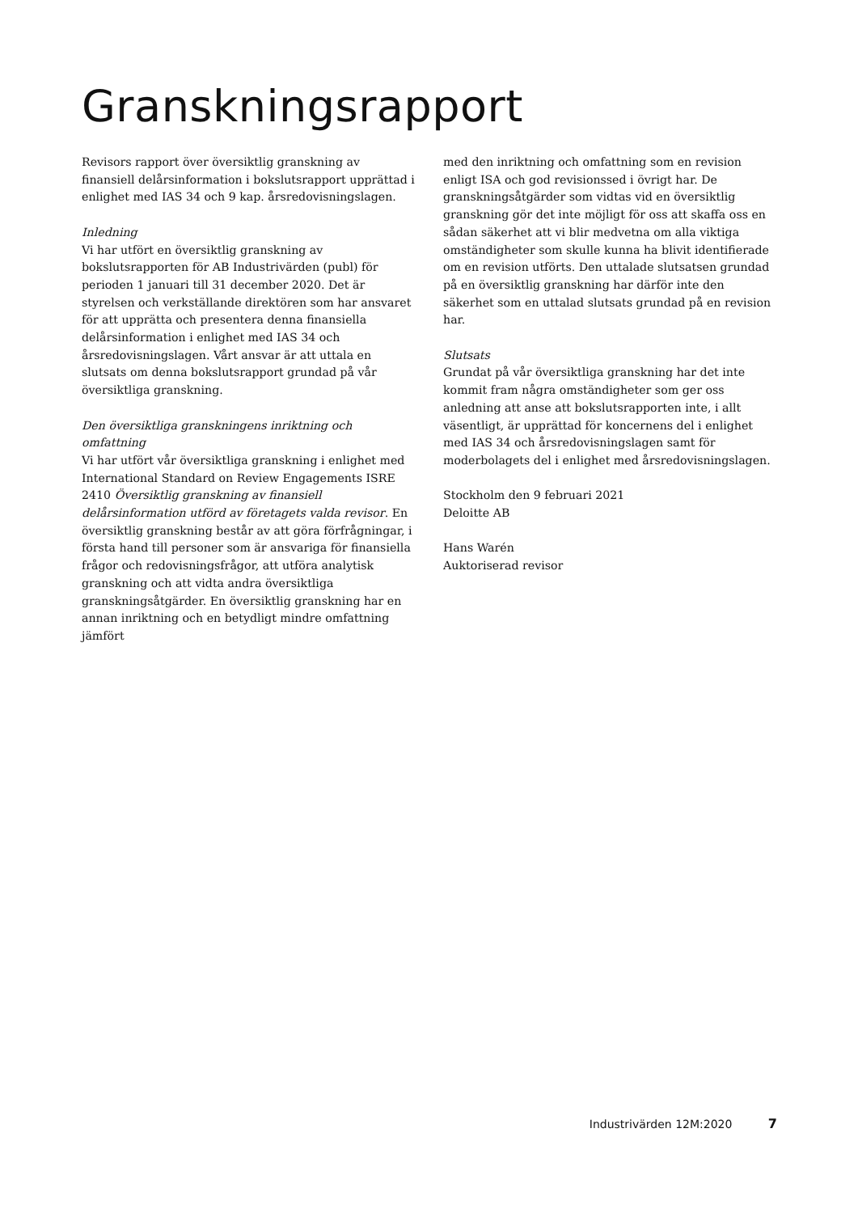Granskningsrapport
Revisors rapport över översiktlig granskning av finansiell delårsinformation i bokslutsrapport upprättad i enlighet med IAS 34 och 9 kap. årsredovisningslagen.
Inledning
Vi har utfört en översiktlig granskning av bokslutsrapporten för AB Industrivärden (publ) för perioden 1 januari till 31 december 2020. Det är styrelsen och verkställande direktören som har ansvaret för att upprätta och presentera denna finansiella delårsinformation i enlighet med IAS 34 och årsredovisningslagen. Vårt ansvar är att uttala en slutsats om denna bokslutsrapport grundad på vår översiktliga granskning.
Den översiktliga granskningens inriktning och omfattning
Vi har utfört vår översiktliga granskning i enlighet med International Standard on Review Engagements ISRE 2410 Översiktlig granskning av finansiell delårsinformation utförd av företagets valda revisor. En översiktlig granskning består av att göra förfrågningar, i första hand till personer som är ansvariga för finansiella frågor och redovisningsfrågor, att utföra analytisk granskning och att vidta andra översiktliga granskningsåtgärder. En översiktlig granskning har en annan inriktning och en betydligt mindre omfattning jämfört
med den inriktning och omfattning som en revision enligt ISA och god revisionssed i övrigt har. De granskningsåtgärder som vidtas vid en översiktlig granskning gör det inte möjligt för oss att skaffa oss en sådan säkerhet att vi blir medvetna om alla viktiga omständigheter som skulle kunna ha blivit identifierade om en revision utförts. Den uttalade slutsatsen grundad på en översiktlig granskning har därför inte den säkerhet som en uttalad slutsats grundad på en revision har.
Slutsats
Grundat på vår översiktliga granskning har det inte kommit fram några omständigheter som ger oss anledning att anse att bokslutsrapporten inte, i allt väsentligt, är upprättad för koncernens del i enlighet med IAS 34 och årsredovisningslagen samt för moderbolagets del i enlighet med årsredovisningslagen.
Stockholm den 9 februari 2021
Deloitte AB
Hans Warén
Auktoriserad revisor
Industrivärden 12M:2020 7